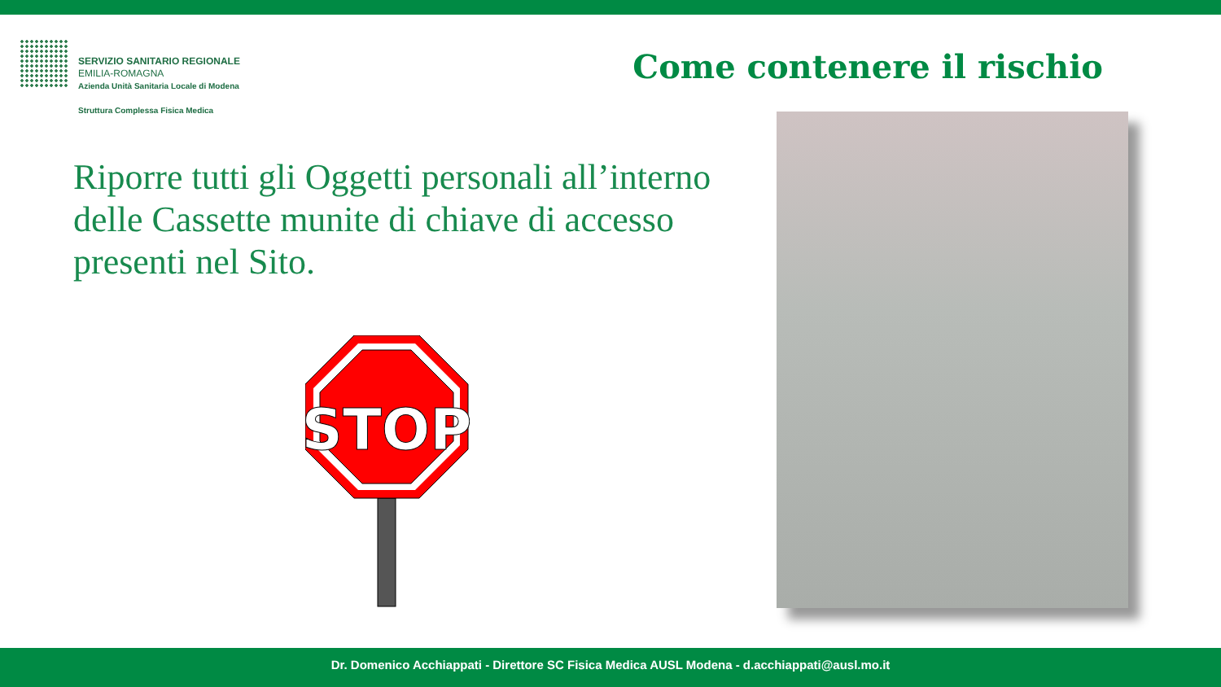SERVIZIO SANITARIO REGIONALE
EMILIA-ROMAGNA
Azienda Unità Sanitaria Locale di Modena
Struttura Complessa Fisica Medica
Come contenere il rischio
Riporre tutti gli Oggetti personali all’interno delle Cassette munite di chiave di accesso presenti nel Sito.
STOP
Dr. Domenico Acchiappati - Direttore SC Fisica Medica AUSL Modena - d.acchiappati@ausl.mo.it